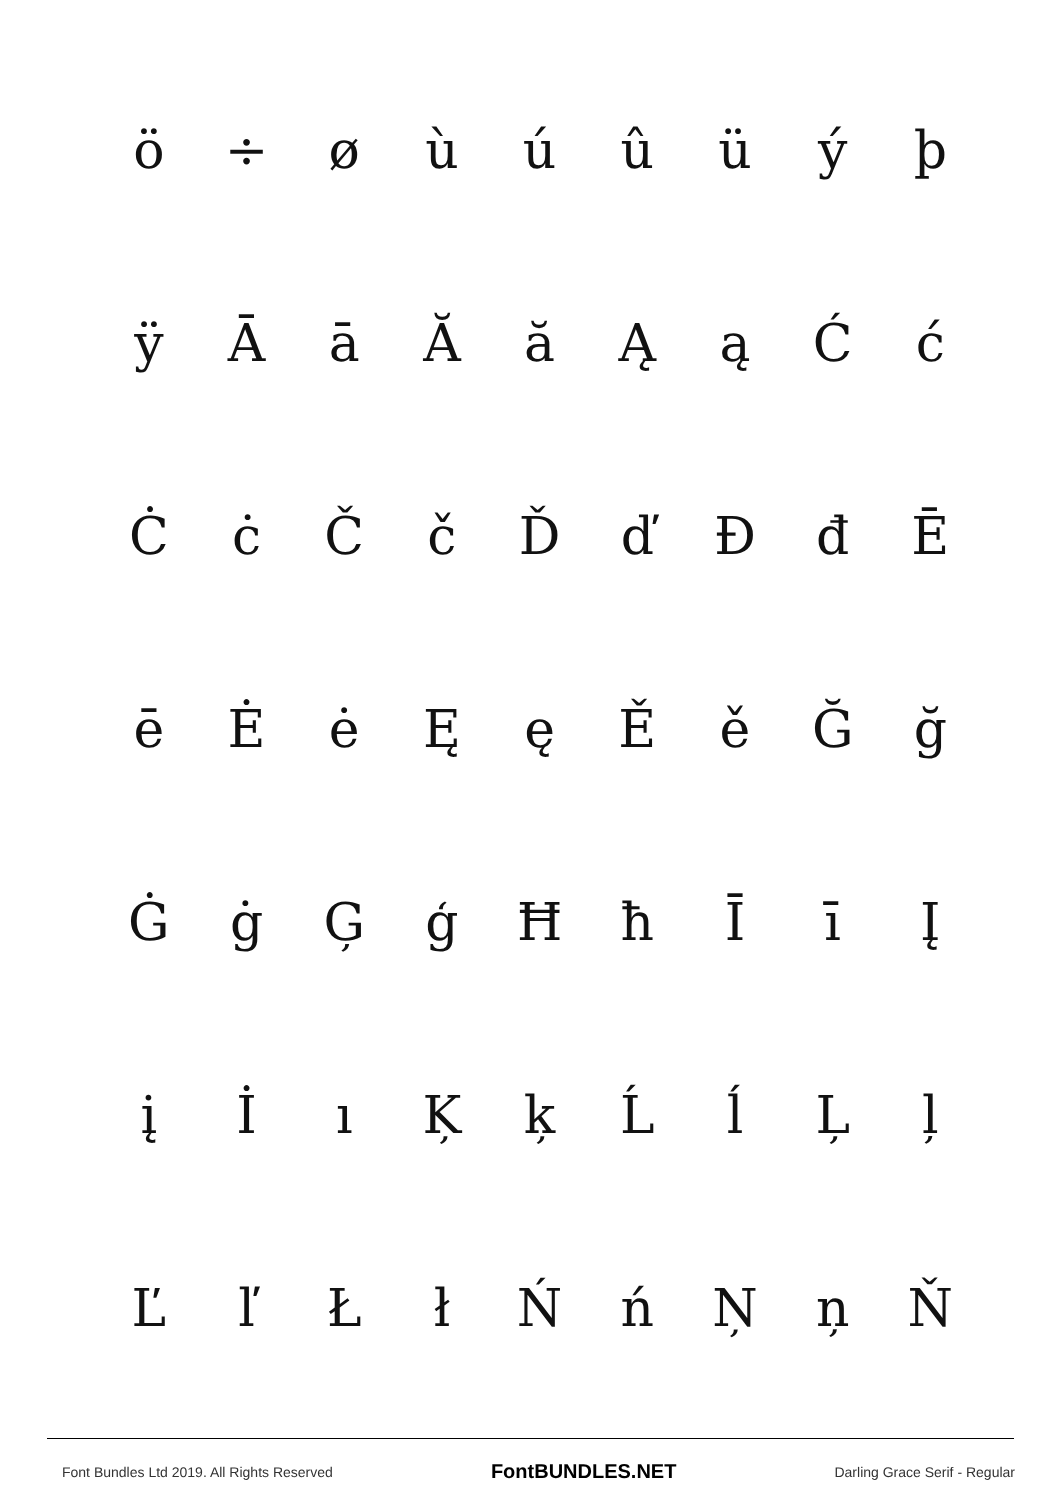ö ÷ ø ù ú û ü ý þ
ÿ Ā ā Ă ă Ą ą Ć ć
Ċ ċ Č č Ď ď Đ đ Ē
ē Ė ė Ę ę Ě ě Ğ ğ
Ġ ġ Ģ ģ Ħ ħ Ī ī Į
į İ ı Ķ ķ Ĺ ĺ Ļ ļ
Ľ ľ Ł ł Ń ń Ņ ņ Ň
Font Bundles Ltd 2019. All Rights Reserved FontBUNDLES.NET Darling Grace Serif - Regular